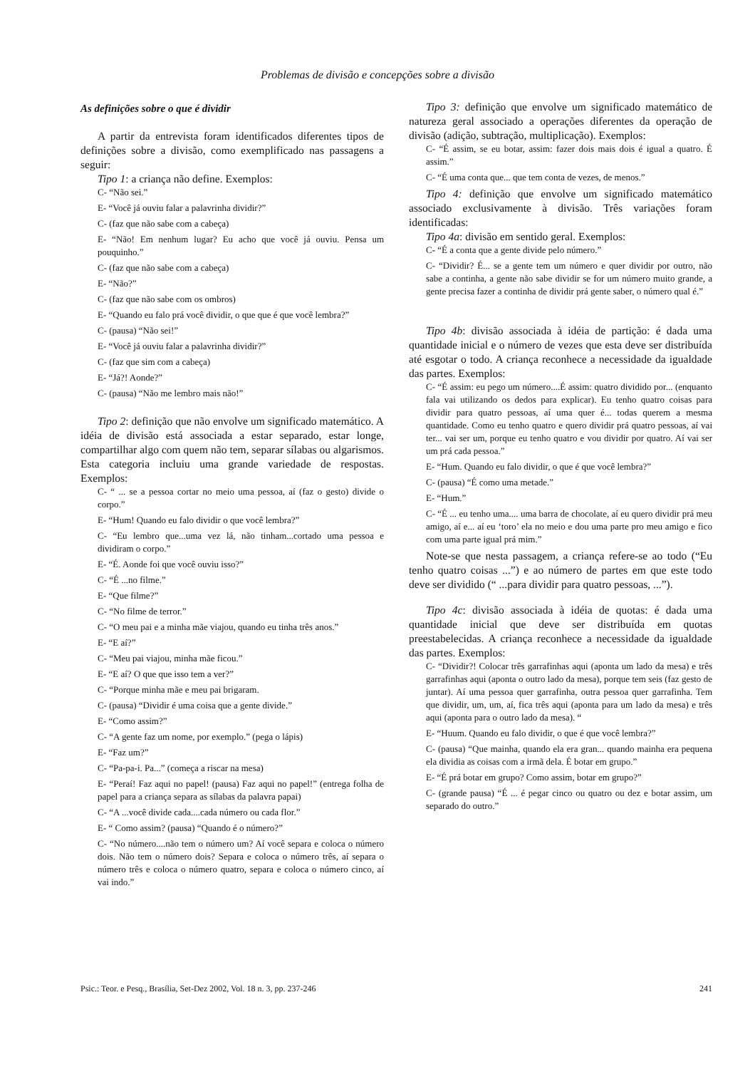Problemas de divisão e concepções sobre a divisão
As definições sobre o que é dividir
A partir da entrevista foram identificados diferentes tipos de definições sobre a divisão, como exemplificado nas passagens a seguir:
Tipo 1: a criança não define. Exemplos:
C- “Não sei.”
E- “Você já ouviu falar a palavrinha dividir?”
C- (faz que não sabe com a cabeça)
E- “Não! Em nenhum lugar? Eu acho que você já ouviu. Pensa um pouquinho.”
C- (faz que não sabe com a cabeça)
E- “Não?”
C- (faz que não sabe com os ombros)
E- “Quando eu falo prá você dividir, o que que é que você lembra?”
C- (pausa) “Não sei!”
E- “Você já ouviu falar a palavrinha dividir?”
C- (faz que sim com a cabeça)
E- “Já?! Aonde?”
C- (pausa) “Não me lembro mais não!”
Tipo 2: definição que não envolve um significado matemático. A idéia de divisão está associada a estar separado, estar longe, compartilhar algo com quem não tem, separar sílabas ou algarismos. Esta categoria incluiu uma grande variedade de respostas. Exemplos:
C- “ ... se a pessoa cortar no meio uma pessoa, aí (faz o gesto) divide o corpo.”
E- “Hum! Quando eu falo dividir o que você lembra?”
C- “Eu lembro que...uma vez lá, não tinham...cortado uma pessoa e dividiram o corpo.”
E- “É. Aonde foi que você ouviu isso?”
C- “É ...no filme.”
E- “Que filme?”
C- “No filme de terror.”
C- “O meu pai e a minha mãe viajou, quando eu tinha três anos.”
E- “E aí?”
C- “Meu pai viajou, minha mãe ficou.”
E- “E aí? O que que isso tem a ver?”
C- “Porque minha mãe e meu pai brigaram.
C- (pausa) “Dividir é uma coisa que a gente divide.”
E- “Como assim?”
C- “A gente faz um nome, por exemplo.” (pega o lápis)
E- “Faz um?”
C- “Pa-pa-i. Pa...” (começa a riscar na mesa)
E- “Peraí! Faz aqui no papel! (pausa) Faz aqui no papel!” (entrega folha de papel para a criança separa as sílabas da palavra papai)
C- “A ...você divide cada....cada número ou cada flor.”
E- “ Como assim? (pausa) “Quando é o número?”
C- “No número....não tem o número um? Aí você separa e coloca o número dois. Não tem o número dois? Separa e coloca o número três, aí separa o número três e coloca o número quatro, separa e coloca o número cinco, aí vai indo.”
Tipo 3: definição que envolve um significado matemático de natureza geral associado a operações diferentes da operação de divisão (adição, subtração, multiplicação). Exemplos:
C- “É assim, se eu botar, assim: fazer dois mais dois é igual a quatro. É assim.”
C- “É uma conta que... que tem conta de vezes, de menos.”
Tipo 4: definição que envolve um significado matemático associado exclusivamente à divisão. Três variações foram identificadas:
Tipo 4a: divisão em sentido geral. Exemplos:
C- “É a conta que a gente divide pelo número.”
C- “Dividir? É... se a gente tem um número e quer dividir por outro, não sabe a continha, a gente não sabe dividir se for um número muito grande, a gente precisa fazer a continha de dividir prá gente saber, o número qual é.”
Tipo 4b: divisão associada à idéia de partição: é dada uma quantidade inicial e o número de vezes que esta deve ser distribuída até esgotar o todo. A criança reconhece a necessidade da igualdade das partes. Exemplos:
C- “É assim: eu pego um número....É assim: quatro dividido por... (enquanto fala vai utilizando os dedos para explicar). Eu tenho quatro coisas para dividir para quatro pessoas, aí uma quer é... todas querem a mesma quantidade. Como eu tenho quatro e quero dividir prá quatro pessoas, aí vai ter... vai ser um, porque eu tenho quatro e vou dividir por quatro. Aí vai ser um prá cada pessoa.”
E- “Hum. Quando eu falo dividir, o que é que você lembra?”
C- (pausa) “É como uma metade.”
E- “Hum.”
C- “É ... eu tenho uma.... uma barra de chocolate, aí eu quero dividir prá meu amigo, aí e... aí eu ‘toro’ ela no meio e dou uma parte pro meu amigo e fico com uma parte igual prá mim.”
Note-se que nesta passagem, a criança refere-se ao todo (“Eu tenho quatro coisas ...”) e ao número de partes em que este todo deve ser dividido (“ ...para dividir para quatro pessoas, ...”).
Tipo 4c: divisão associada à idéia de quotas: é dada uma quantidade inicial que deve ser distribuída em quotas preestabelecidas. A criança reconhece a necessidade da igualdade das partes. Exemplos:
C- “Dividir?! Colocar três garrafinhas aqui (aponta um lado da mesa) e três garrafinhas aqui (aponta o outro lado da mesa), porque tem seis (faz gesto de juntar). Aí uma pessoa quer garrafinha, outra pessoa quer garrafinha. Tem que dividir, um, um, aí, fica três aqui (aponta para um lado da mesa) e três aqui (aponta para o outro lado da mesa). “
E- “Huum. Quando eu falo dividir, o que é que você lembra?”
C- (pausa) “Que mainha, quando ela era gran... quando mainha era pequena ela dividia as coisas com a irmã dela. É botar em grupo.”
E- “É prá botar em grupo? Como assim, botar em grupo?”
C- (grande pausa) “É ... é pegar cinco ou quatro ou dez e botar assim, um separado do outro.”
Psic.: Teor. e Pesq., Brasília, Set-Dez 2002, Vol. 18 n. 3, pp. 237-246 241